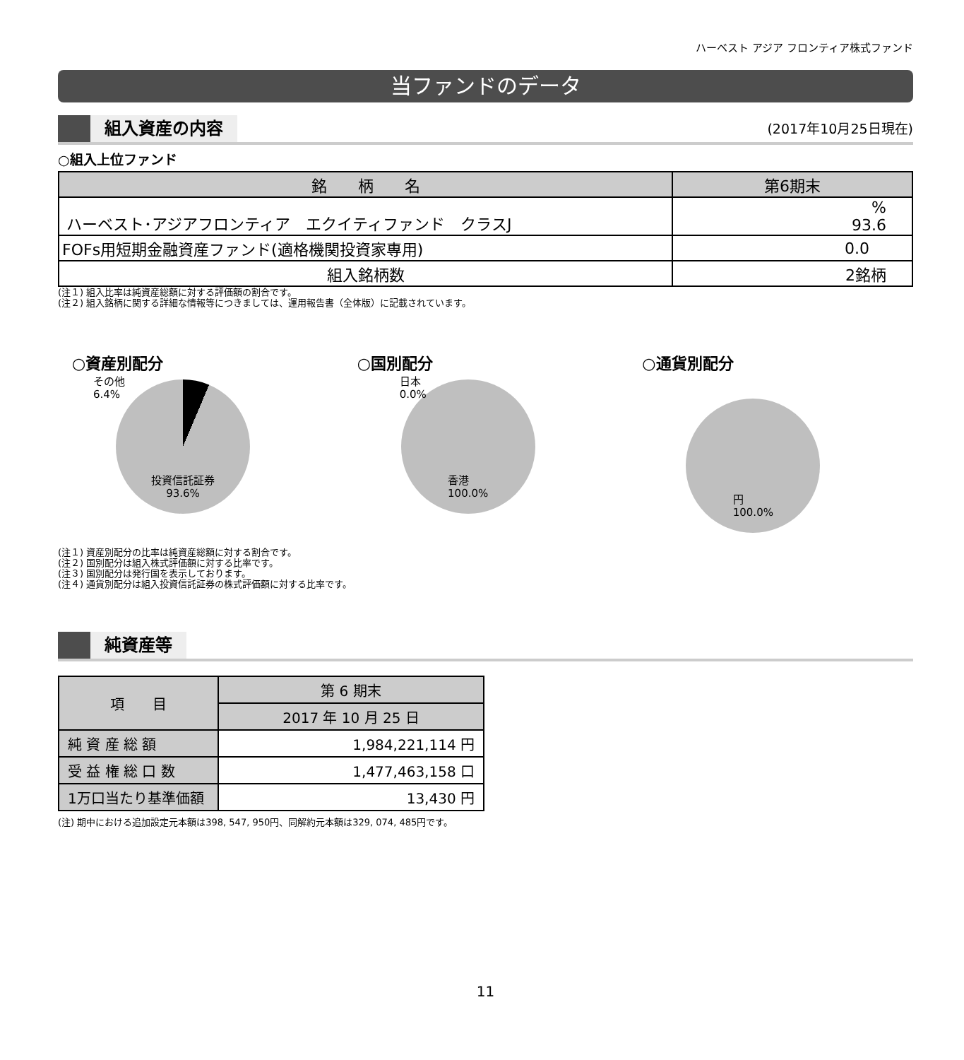ハーベスト アジア フロンティア株式ファンド
当ファンドのデータ
組入資産の内容
(2017年10月25日現在)
○組入上位ファンド
| 銘 柄 名 | 第6期末 |
| --- | --- |
| ハーベスト･アジアフロンティア エクイティファンド クラスJ | % 93.6 |
| FOFs用短期金融資産ファンド(適格機関投資家専用) | 0.0 |
| 組入銘柄数 | 2銘柄 |
(注１) 組入比率は純資産総額に対する評価額の割合です。
(注２) 組入銘柄に関する詳細な情報等につきましては、運用報告書（全体版）に記載されています。
○資産別配分
その他
6.4%
投資信託証券
93.6%
○国別配分
日本
0.0%
香港
100.0%
○通貨別配分
円
100.0%
(注１) 資産別配分の比率は純資産総額に対する割合です。
(注２) 国別配分は組入株式評価額に対する比率です。
(注３) 国別配分は発行国を表示しております。
(注４) 通貨別配分は組入投資信託証券の株式評価額に対する比率です。
純資産等
| 項 目 | 第 6 期末 |
| | 2017 年 10 月 25 日 |
| 純 資 産 総 額 | 1,984,221,114 円 |
| 受 益 権 総 口 数 | 1,477,463,158 口 |
| 1万口当たり基準価額 | 13,430 円 |
(注) 期中における追加設定元本額は398, 547, 950円、同解約元本額は329, 074, 485円です。
11